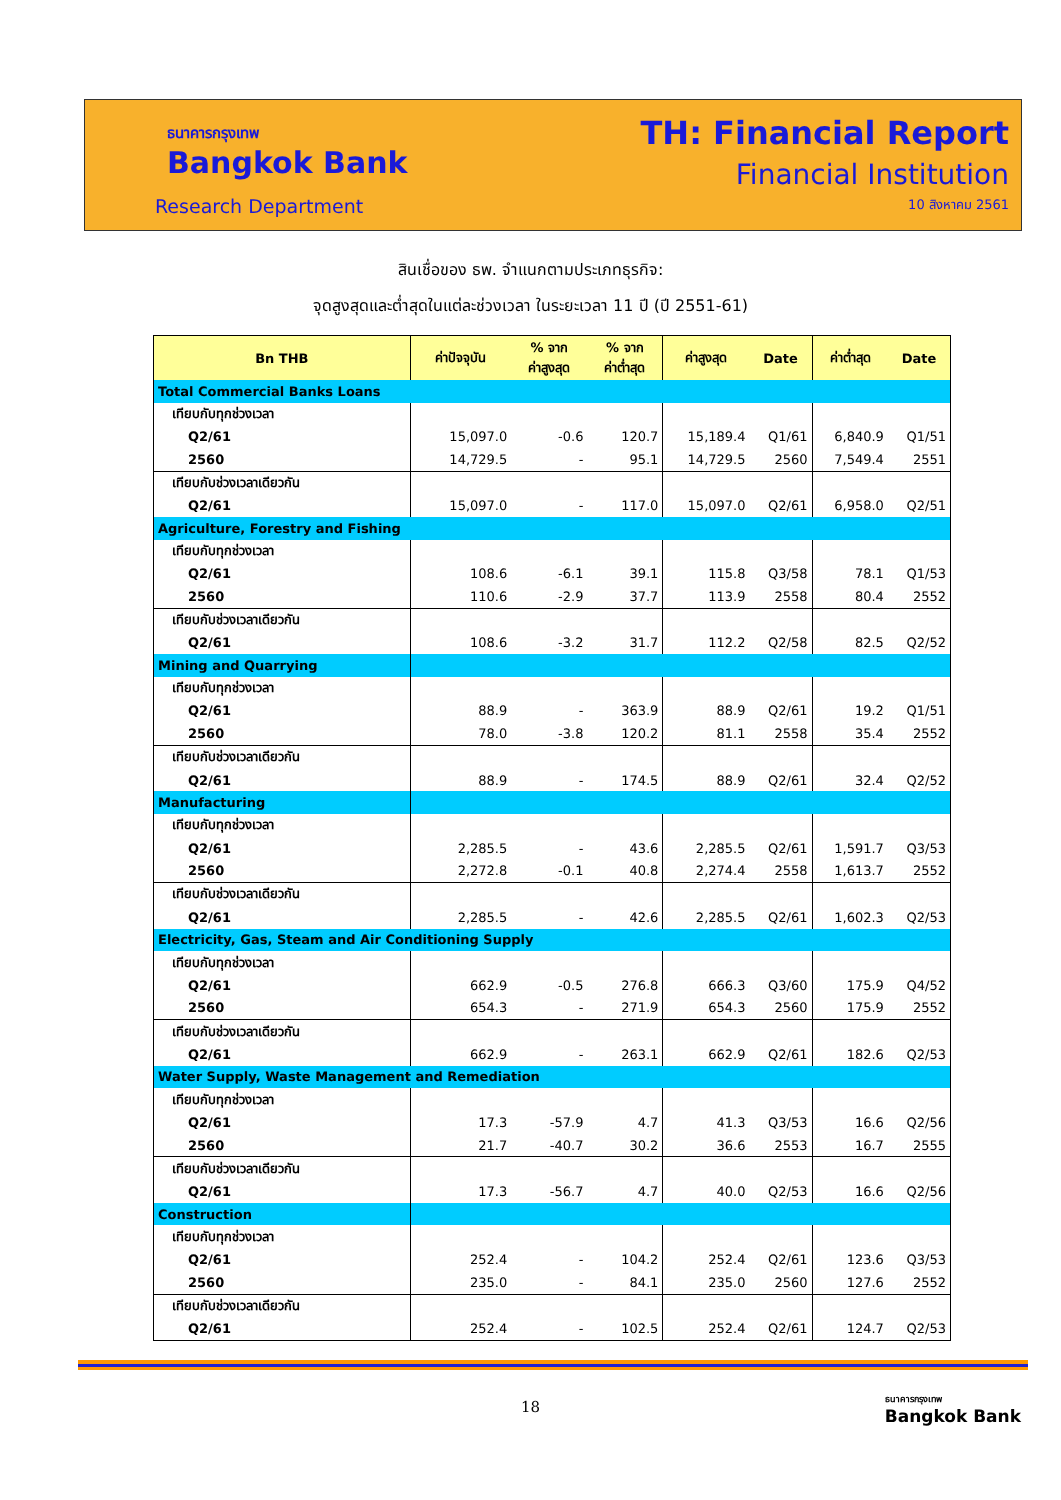ธนาคารกรุงเทพ
Bangkok Bank
Research Department
TH: Financial Report
Financial Institution
10 สิงหาคม 2561
สินเชื่อของ ธพ. จำแนกตามประเภทธุรกิจ:
จุดสูงสุดและต่ำสุดในแต่ละช่วงเวลา ในระยะเวลา 11 ปี (ปี 2551-61)
| Bn THB | ค่าปัจจุบัน | % จาก ค่าสูงสุด | % จาก ค่าต่ำสุด | ค่าสูงสุด | Date | ค่าต่ำสุด | Date |
| --- | --- | --- | --- | --- | --- | --- | --- |
| Total Commercial Banks Loans | | | | | | | |
| เทียบกับทุกช่วงเวลา | | | | | | | |
| Q2/61 | 15,097.0 | -0.6 | 120.7 | 15,189.4 | Q1/61 | 6,840.9 | Q1/51 |
| 2560 | 14,729.5 | - | 95.1 | 14,729.5 | 2560 | 7,549.4 | 2551 |
| เทียบกับช่วงเวลาเดียวกัน | | | | | | | |
| Q2/61 | 15,097.0 | - | 117.0 | 15,097.0 | Q2/61 | 6,958.0 | Q2/51 |
| Agriculture, Forestry and Fishing | | | | | | | |
| เทียบกับทุกช่วงเวลา | | | | | | | |
| Q2/61 | 108.6 | -6.1 | 39.1 | 115.8 | Q3/58 | 78.1 | Q1/53 |
| 2560 | 110.6 | -2.9 | 37.7 | 113.9 | 2558 | 80.4 | 2552 |
| เทียบกับช่วงเวลาเดียวกัน | | | | | | | |
| Q2/61 | 108.6 | -3.2 | 31.7 | 112.2 | Q2/58 | 82.5 | Q2/52 |
| Mining and Quarrying | | | | | | | |
| เทียบกับทุกช่วงเวลา | | | | | | | |
| Q2/61 | 88.9 | - | 363.9 | 88.9 | Q2/61 | 19.2 | Q1/51 |
| 2560 | 78.0 | -3.8 | 120.2 | 81.1 | 2558 | 35.4 | 2552 |
| เทียบกับช่วงเวลาเดียวกัน | | | | | | | |
| Q2/61 | 88.9 | - | 174.5 | 88.9 | Q2/61 | 32.4 | Q2/52 |
| Manufacturing | | | | | | | |
| เทียบกับทุกช่วงเวลา | | | | | | | |
| Q2/61 | 2,285.5 | - | 43.6 | 2,285.5 | Q2/61 | 1,591.7 | Q3/53 |
| 2560 | 2,272.8 | -0.1 | 40.8 | 2,274.4 | 2558 | 1,613.7 | 2552 |
| เทียบกับช่วงเวลาเดียวกัน | | | | | | | |
| Q2/61 | 2,285.5 | - | 42.6 | 2,285.5 | Q2/61 | 1,602.3 | Q2/53 |
| Electricity, Gas, Steam and Air Conditioning Supply | | | | | | | |
| เทียบกับทุกช่วงเวลา | | | | | | | |
| Q2/61 | 662.9 | -0.5 | 276.8 | 666.3 | Q3/60 | 175.9 | Q4/52 |
| 2560 | 654.3 | - | 271.9 | 654.3 | 2560 | 175.9 | 2552 |
| เทียบกับช่วงเวลาเดียวกัน | | | | | | | |
| Q2/61 | 662.9 | - | 263.1 | 662.9 | Q2/61 | 182.6 | Q2/53 |
| Water Supply, Waste Management and Remediation | | | | | | | |
| เทียบกับทุกช่วงเวลา | | | | | | | |
| Q2/61 | 17.3 | -57.9 | 4.7 | 41.3 | Q3/53 | 16.6 | Q2/56 |
| 2560 | 21.7 | -40.7 | 30.2 | 36.6 | 2553 | 16.7 | 2555 |
| เทียบกับช่วงเวลาเดียวกัน | | | | | | | |
| Q2/61 | 17.3 | -56.7 | 4.7 | 40.0 | Q2/53 | 16.6 | Q2/56 |
| Construction | | | | | | | |
| เทียบกับทุกช่วงเวลา | | | | | | | |
| Q2/61 | 252.4 | - | 104.2 | 252.4 | Q2/61 | 123.6 | Q3/53 |
| 2560 | 235.0 | - | 84.1 | 235.0 | 2560 | 127.6 | 2552 |
| เทียบกับช่วงเวลาเดียวกัน | | | | | | | |
| Q2/61 | 252.4 | - | 102.5 | 252.4 | Q2/61 | 124.7 | Q2/53 |
18
ธนาคารกรุงเทพ
Bangkok Bank